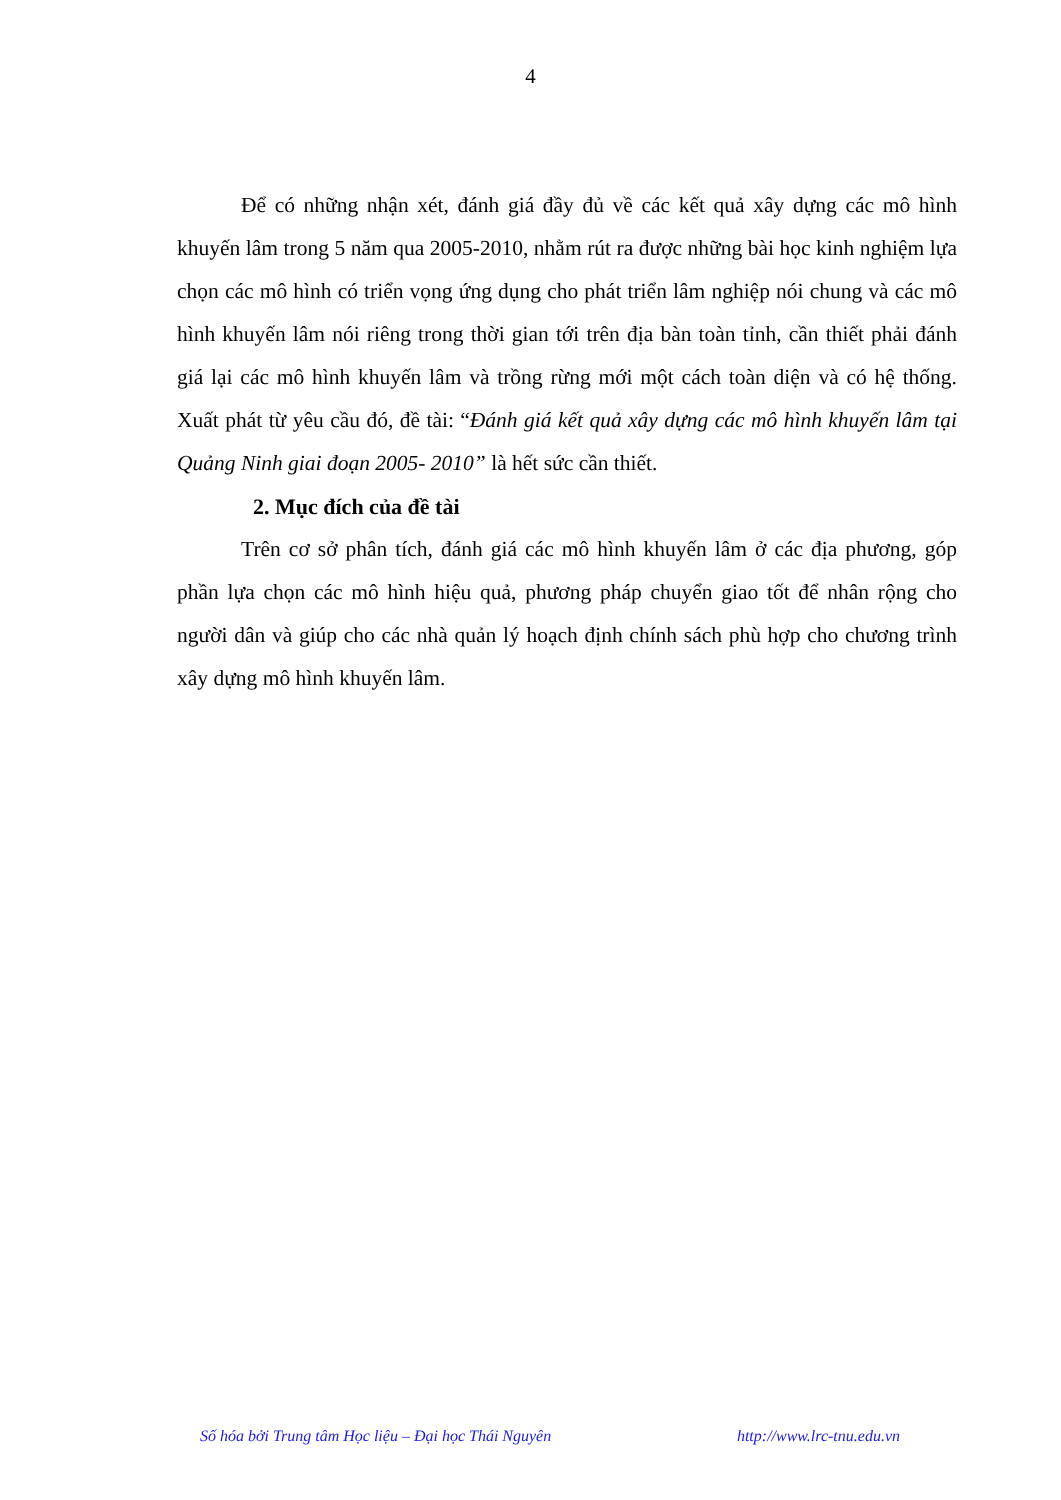4
Để có những nhận xét, đánh giá đầy đủ về các kết quả xây dựng các mô hình khuyến lâm trong 5 năm qua 2005-2010, nhằm rút ra được những bài học kinh nghiệm lựa chọn các mô hình có triển vọng ứng dụng cho phát triển lâm nghiệp nói chung và các mô hình khuyến lâm nói riêng trong thời gian tới trên địa bàn toàn tỉnh, cần thiết phải đánh giá lại các mô hình khuyến lâm và trồng rừng mới một cách toàn diện và có hệ thống. Xuất phát từ yêu cầu đó, đề tài: “Đánh giá kết quả xây dựng các mô hình khuyến lâm tại Quảng Ninh giai đoạn 2005- 2010” là hết sức cần thiết.
2. Mục đích của đề tài
Trên cơ sở phân tích, đánh giá các mô hình khuyến lâm ở các địa phương, góp phần lựa chọn các mô hình hiệu quả, phương pháp chuyển giao tốt để nhân rộng cho người dân và giúp cho các nhà quản lý hoạch định chính sách phù hợp cho chương trình xây dựng mô hình khuyến lâm.
Số hóa bởi Trung tâm Học liệu – Đại học Thái Nguyên http://www.lrc-tnu.edu.vn